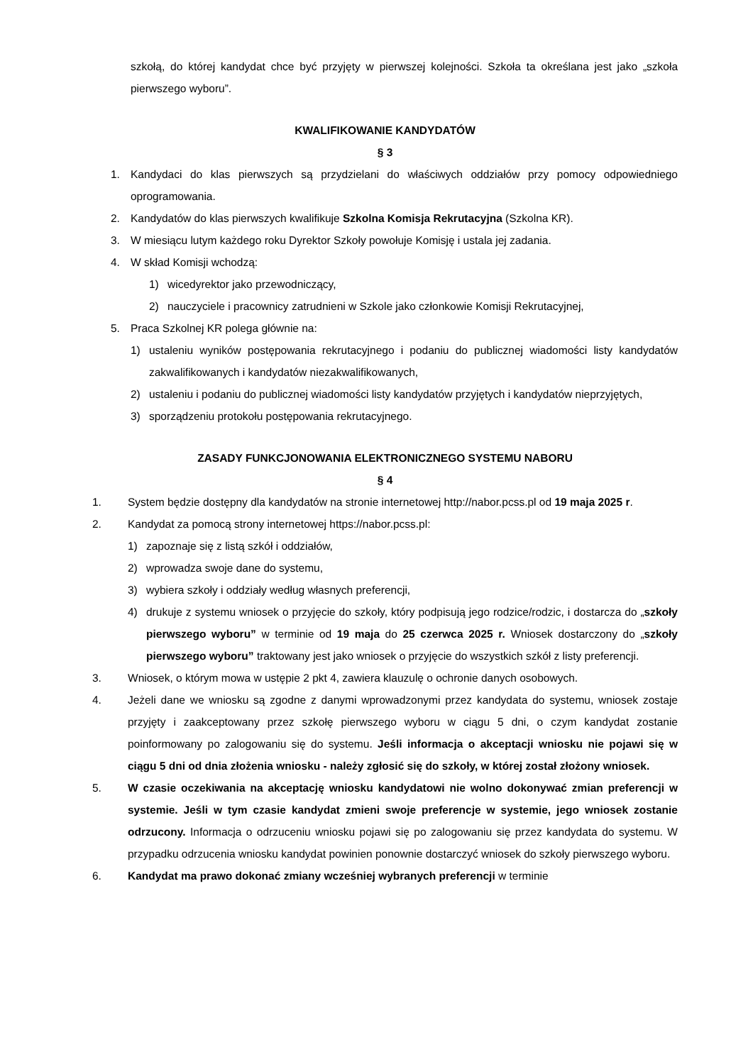szkołą, do której kandydat chce być przyjęty w pierwszej kolejności. Szkoła ta określana jest jako „szkoła pierwszego wyboru”.
KWALIFIKOWANIE KANDYDATÓW
§ 3
1. Kandydaci do klas pierwszych są przydzielani do właściwych oddziałów przy pomocy odpowiedniego oprogramowania.
2. Kandydatów do klas pierwszych kwalifikuje Szkolna Komisja Rekrutacyjna (Szkolna KR).
3. W miesiącu lutym każdego roku Dyrektor Szkoły powołuje Komisję i ustala jej zadania.
4. W skład Komisji wchodzą:
1) wicedyrektor jako przewodniczący,
2) nauczyciele i pracownicy zatrudnieni w Szkole jako członkowie Komisji Rekrutacyjnej,
5. Praca Szkolnej KR polega głównie na:
1) ustaleniu wyników postępowania rekrutacyjnego i podaniu do publicznej wiadomości listy kandydatów zakwalifikowanych i kandydatów niezakwalifikowanych,
2) ustaleniu i podaniu do publicznej wiadomości listy kandydatów przyjętych i kandydatów nieprzyjętych,
3) sporządzeniu protokołu postępowania rekrutacyjnego.
ZASADY FUNKCJONOWANIA ELEKTRONICZNEGO SYSTEMU NABORU
§ 4
1. System będzie dostępny dla kandydatów na stronie internetowej http://nabor.pcss.pl od 19 maja 2025 r.
2. Kandydat za pomocą strony internetowej https://nabor.pcss.pl:
1) zapoznaje się z listą szkół i oddziałów,
2) wprowadza swoje dane do systemu,
3) wybiera szkoły i oddziały według własnych preferencji,
4) drukuje z systemu wniosek o przyjęcie do szkoły, który podpisują jego rodzice/rodzic, i dostarcza do „szkoły pierwszego wyboru” w terminie od 19 maja do 25 czerwca 2025 r. Wniosek dostarczony do „szkoły pierwszego wyboru” traktowany jest jako wniosek o przyjęcie do wszystkich szkół z listy preferencji.
3. Wniosek, o którym mowa w ustępie 2 pkt 4, zawiera klauzulę o ochronie danych osobowych.
4. Jeżeli dane we wniosku są zgodne z danymi wprowadzonymi przez kandydata do systemu, wniosek zostaje przyjęty i zaakceptowany przez szkołę pierwszego wyboru w ciągu 5 dni, o czym kandydat zostanie poinformowany po zalogowaniu się do systemu. Jeśli informacja o akceptacji wniosku nie pojawi się w ciągu 5 dni od dnia złożenia wniosku - należy zgłosić się do szkoły, w której został złożony wniosek.
5. W czasie oczekiwania na akceptację wniosku kandydatowi nie wolno dokonywać zmian preferencji w systemie. Jeśli w tym czasie kandydat zmieni swoje preferencje w systemie, jego wniosek zostanie odrzucony. Informacja o odrzuceniu wniosku pojawi się po zalogowaniu się przez kandydata do systemu. W przypadku odrzucenia wniosku kandydat powinien ponownie dostarczyć wniosek do szkoły pierwszego wyboru.
6. Kandydat ma prawo dokonać zmiany wcześniej wybranych preferencji w terminie